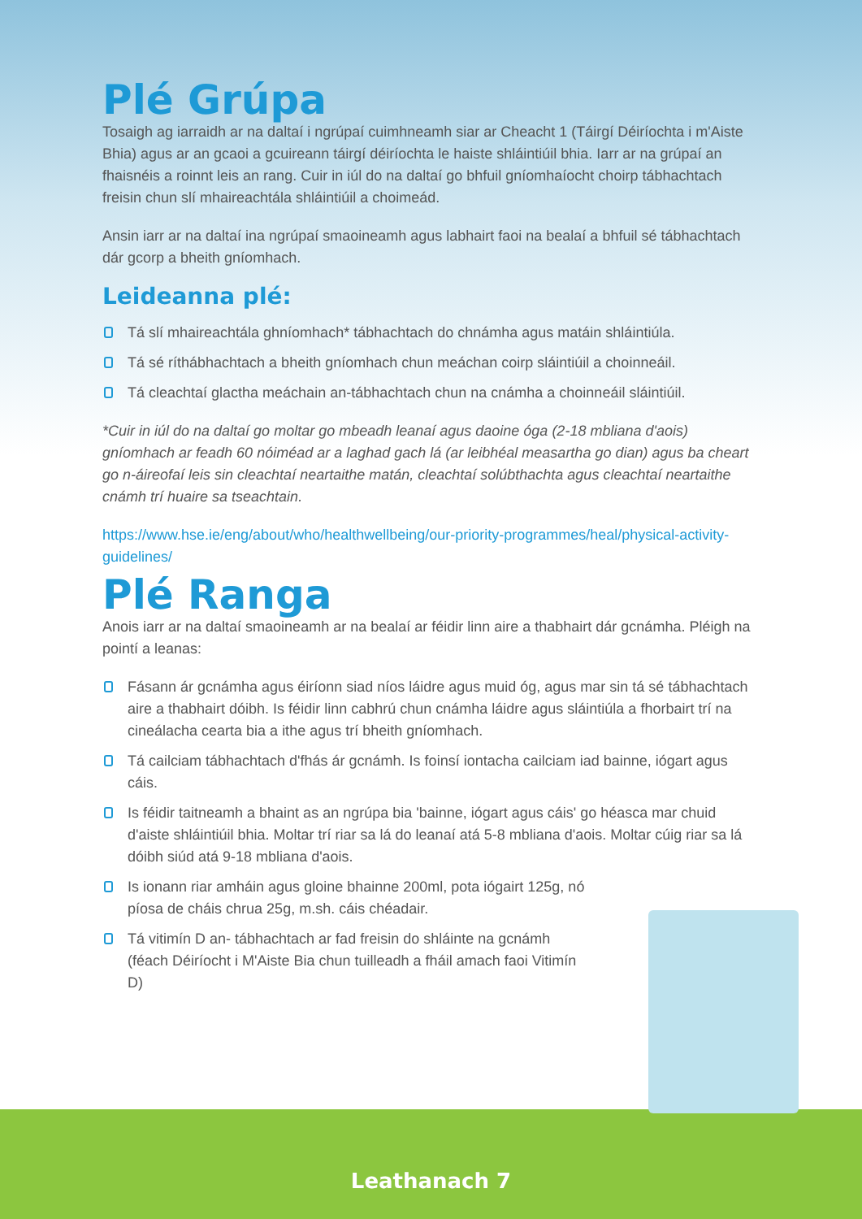Plé Grúpa
Tosaigh ag iarraidh ar na daltaí i ngrúpaí cuimhneamh siar ar Cheacht 1 (Táirgí Déiríochta i m'Aiste Bhia) agus ar an gcaoi a gcuireann táirgí déiríochta le haiste shláintiúil bhia. Iarr ar na grúpaí an fhaisnéis a roinnt leis an rang. Cuir in iúl do na daltaí go bhfuil gníomhaíocht choirp tábhachtach freisin chun slí mhaireachtála shláintiúil a choimeád.
Ansin iarr ar na daltaí ina ngrúpaí smaoineamh agus labhairt faoi na bealaí a bhfuil sé tábhachtach dár gcorp a bheith gníomhach.
Leideanna plé:
Tá slí mhaireachtála ghníomhach* tábhachtach do chnámha agus matáin shláintiúla.
Tá sé ríthábhachtach a bheith gníomhach chun meáchan coirp sláintiúil a choinneáil.
Tá cleachtaí glactha meáchain an-tábhachtach chun na cnámha a choinneáil sláintiúil.
*Cuir in iúl do na daltaí go moltar go mbeadh leanaí agus daoine óga (2-18 mbliana d'aois) gníomhach ar feadh 60 nóiméad ar a laghad gach lá (ar leibhéal measartha go dian) agus ba cheart go n-áireofaí leis sin cleachtaí neartaithe matán, cleachtaí solúbthachta agus cleachtaí neartaithe cnámh trí huaire sa tseachtain.
https://www.hse.ie/eng/about/who/healthwellbeing/our-priority-programmes/heal/physical-activity-guidelines/
Plé Ranga
Anois iarr ar na daltaí smaoineamh ar na bealaí ar féidir linn aire a thabhairt dár gcnámha. Pléigh na pointí a leanas:
Fásann ár gcnámha agus éiríonn siad níos láidre agus muid óg, agus mar sin tá sé tábhachtach aire a thabhairt dóibh. Is féidir linn cabhrú chun cnámha láidre agus sláintiúla a fhorbairt trí na cineálacha cearta bia a ithe agus trí bheith gníomhach.
Tá cailciam tábhachtach d'fhás ár gcnámh. Is foinsí iontacha cailciam iad bainne, iógart agus cáis.
Is féidir taitneamh a bhaint as an ngrúpa bia 'bainne, iógart agus cáis' go héasca mar chuid d'aiste shláintiúil bhia. Moltar trí riar sa lá do leanaí atá 5-8 mbliana d'aois. Moltar cúig riar sa lá dóibh siúd atá 9-18 mbliana d'aois.
Is ionann riar amháin agus gloine bhainne 200ml, pota iógairt 125g, nó píosa de cháis chrua 25g, m.sh. cáis chéadair.
Tá vitimín D an- tábhachtach ar fad freisin do shláinte na gcnámh (féach Déiríocht i M'Aiste Bia chun tuilleadh a fháil amach faoi Vitimín D)
Leathanach 7